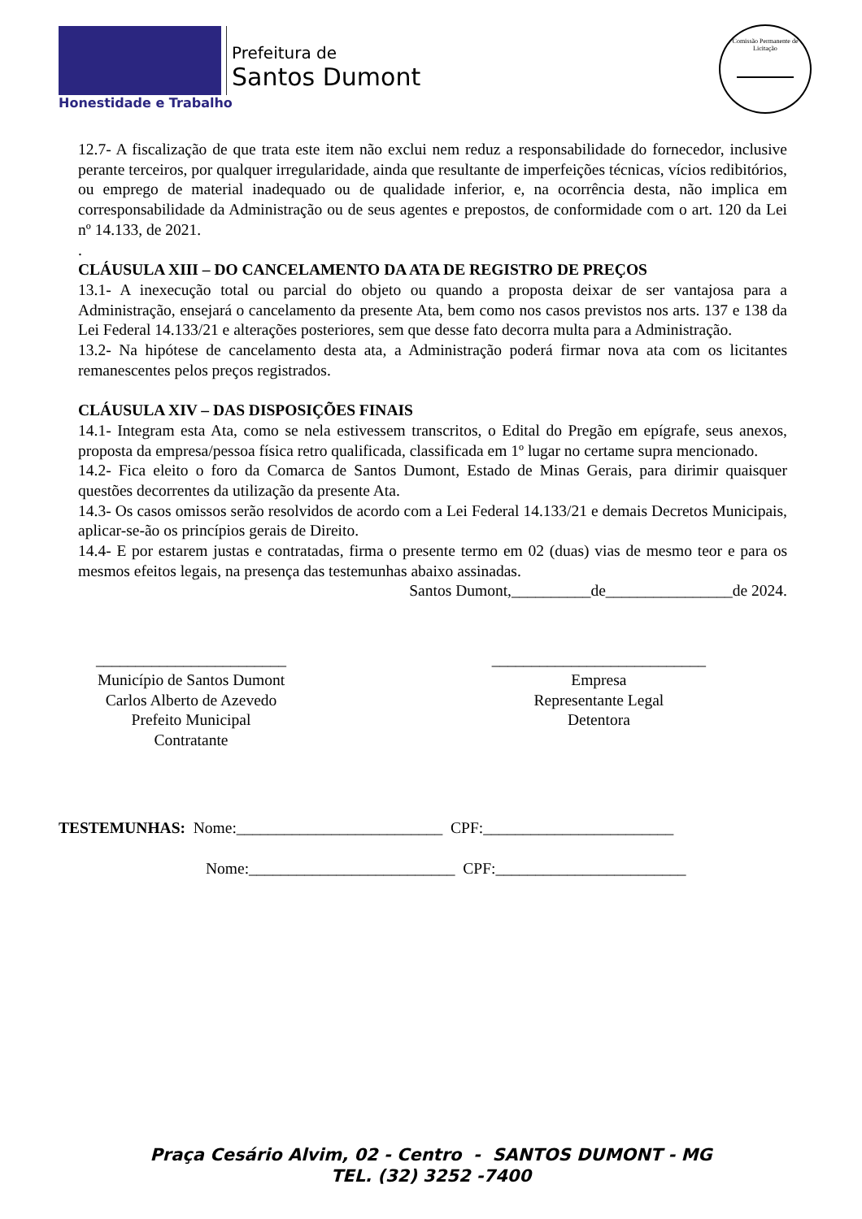Honestidade e Trabalho
Prefeitura de
Santos Dumont
Comissão Permanente de Licitação
12.7- A fiscalização de que trata este item não exclui nem reduz a responsabilidade do fornecedor, inclusive perante terceiros, por qualquer irregularidade, ainda que resultante de imperfeições técnicas, vícios redibitórios, ou emprego de material inadequado ou de qualidade inferior, e, na ocorrência desta, não implica em corresponsabilidade da Administração ou de seus agentes e prepostos, de conformidade com o art. 120 da Lei nº 14.133, de 2021.
.
CLÁUSULA XIII – DO CANCELAMENTO DA ATA DE REGISTRO DE PREÇOS
13.1- A inexecução total ou parcial do objeto ou quando a proposta deixar de ser vantajosa para a Administração, ensejará o cancelamento da presente Ata, bem como nos casos previstos nos arts. 137 e 138 da Lei Federal 14.133/21 e alterações posteriores, sem que desse fato decorra multa para a Administração.
13.2- Na hipótese de cancelamento desta ata, a Administração poderá firmar nova ata com os licitantes remanescentes pelos preços registrados.
CLÁUSULA XIV – DAS DISPOSIÇÕES FINAIS
14.1- Integram esta Ata, como se nela estivessem transcritos, o Edital do Pregão em epígrafe, seus anexos, proposta da empresa/pessoa física retro qualificada, classificada em 1º lugar no certame supra mencionado.
14.2- Fica eleito o foro da Comarca de Santos Dumont, Estado de Minas Gerais, para dirimir quaisquer questões decorrentes da utilização da presente Ata.
14.3- Os casos omissos serão resolvidos de acordo com a Lei Federal 14.133/21 e demais Decretos Municipais, aplicar-se-ão os princípios gerais de Direito.
14.4- E por estarem justas e contratadas, firma o presente termo em 02 (duas) vias de mesmo teor e para os mesmos efeitos legais, na presença das testemunhas abaixo assinadas.
Santos Dumont,__________de________________de 2024.
________________________
Município de Santos Dumont
Carlos Alberto de Azevedo
Prefeito Municipal
Contratante
___________________________
Empresa
Representante Legal
Detentora
TESTEMUNHAS: Nome:__________________________ CPF:________________________
Nome:__________________________ CPF:________________________
Praça Cesário Alvim, 02 - Centro - SANTOS DUMONT - MG
TEL. (32) 3252 -7400